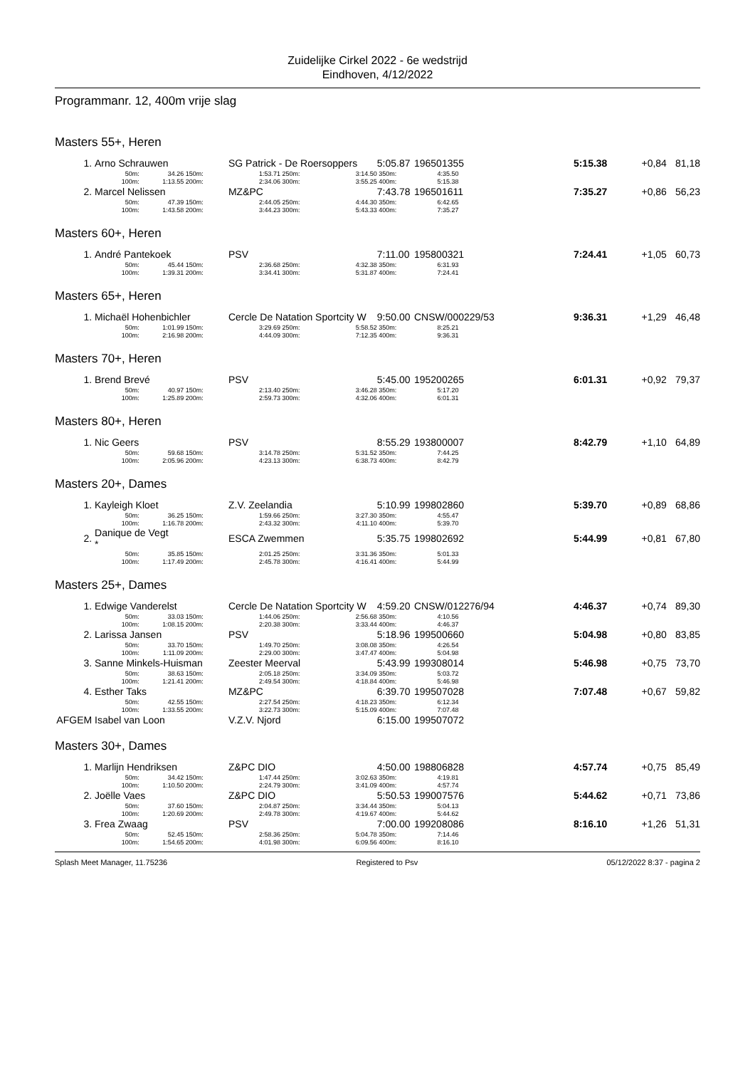Zuidelijke Cirkel 2022 - 6e wedstrijd
Eindhoven, 4/12/2022
Programmanr. 12, 400m vrije slag
| Masters 55+, Heren | | | | | | | | | | | | |
| 1. | Arno Schrauwen | | | SG Patrick - De Roersoppers | | | 5:05.87 | 196501355 | | 5:15.38 | +0,84 | 81,18 |
| | 50m: | 34.26 | 150m: | 1:53.71 | 250m: | 3:14.50 | 350m: | 4:35.50 | | | | |
| | 100m: | 1:13.55 | 200m: | 2:34.06 | 300m: | 3:55.25 | 400m: | 5:15.38 | | | | |
| 2. | Marcel Nelissen | | | MZ&PC | | | 7:43.78 | 196501611 | | 7:35.27 | +0,86 | 56,23 |
| | 50m: | 47.39 | 150m: | 2:44.05 | 250m: | 4:44.30 | 350m: | 6:42.65 | | | | |
| | 100m: | 1:43.58 | 200m: | 3:44.23 | 300m: | 5:43.33 | 400m: | 7:35.27 | | | | |
| Masters 60+, Heren | | | | | | | | | | | | |
| 1. | André Pantekoek | | | PSV | | | 7:11.00 | 195800321 | | 7:24.41 | +1,05 | 60,73 |
| | 50m: | 45.44 | 150m: | 2:36.68 | 250m: | 4:32.38 | 350m: | 6:31.93 | | | | |
| | 100m: | 1:39.31 | 200m: | 3:34.41 | 300m: | 5:31.87 | 400m: | 7:24.41 | | | | |
| Masters 65+, Heren | | | | | | | | | | | | |
| 1. | Michaël Hohenbichler | | | Cercle De Natation Sportcity W | | | 9:50.00 | CNSW/000229/53 | | 9:36.31 | +1,29 | 46,48 |
| | 50m: | 1:01.99 | 150m: | 3:29.69 | 250m: | 5:58.52 | 350m: | 8:25.21 | | | | |
| | 100m: | 2:16.98 | 200m: | 4:44.09 | 300m: | 7:12.35 | 400m: | 9:36.31 | | | | |
| Masters 70+, Heren | | | | | | | | | | | | |
| 1. | Brend Brevé | | | PSV | | | 5:45.00 | 195200265 | | 6:01.31 | +0,92 | 79,37 |
| | 50m: | 40.97 | 150m: | 2:13.40 | 250m: | 3:46.28 | 350m: | 5:17.20 | | | | |
| | 100m: | 1:25.89 | 200m: | 2:59.73 | 300m: | 4:32.06 | 400m: | 6:01.31 | | | | |
| Masters 80+, Heren | | | | | | | | | | | | |
| 1. | Nic Geers | | | PSV | | | 8:55.29 | 193800007 | | 8:42.79 | +1,10 | 64,89 |
| | 50m: | 59.68 | 150m: | 3:14.78 | 250m: | 5:31.52 | 350m: | 7:44.25 | | | | |
| | 100m: | 2:05.96 | 200m: | 4:23.13 | 300m: | 6:38.73 | 400m: | 8:42.79 | | | | |
| Masters 20+, Dames | | | | | | | | | | | | |
| 1. | Kayleigh Kloet | | | Z.V. Zeelandia | | | 5:10.99 | 199802860 | | 5:39.70 | +0,89 | 68,86 |
| | 50m: | 36.25 | 150m: | 1:59.66 | 250m: | 3:27.30 | 350m: | 4:55.47 | | | | |
| | 100m: | 1:16.78 | 200m: | 2:43.32 | 300m: | 4:11.10 | 400m: | 5:39.70 | | | | |
| 2. | Danique de Vegt * | | | ESCA Zwemmen | | | 5:35.75 | 199802692 | | 5:44.99 | +0,81 | 67,80 |
| | 50m: | 35.85 | 150m: | 2:01.25 | 250m: | 3:31.36 | 350m: | 5:01.33 | | | | |
| | 100m: | 1:17.49 | 200m: | 2:45.78 | 300m: | 4:16.41 | 400m: | 5:44.99 | | | | |
| Masters 25+, Dames | | | | | | | | | | | | |
| 1. | Edwige Vanderelst | | | Cercle De Natation Sportcity W | | | 4:59.20 | CNSW/012276/94 | | 4:46.37 | +0,74 | 89,30 |
| | 50m: | 33.03 | 150m: | 1:44.06 | 250m: | 2:56.68 | 350m: | 4:10.56 | | | | |
| | 100m: | 1:08.15 | 200m: | 2:20.38 | 300m: | 3:33.44 | 400m: | 4:46.37 | | | | |
| 2. | Larissa Jansen | | | PSV | | | 5:18.96 | 199500660 | | 5:04.98 | +0,80 | 83,85 |
| | 50m: | 33.70 | 150m: | 1:49.70 | 250m: | 3:08.08 | 350m: | 4:26.54 | | | | |
| | 100m: | 1:11.09 | 200m: | 2:29.00 | 300m: | 3:47.47 | 400m: | 5:04.98 | | | | |
| 3. | Sanne Minkels-Huisman | | | Zeester Meerval | | | 5:43.99 | 199308014 | | 5:46.98 | +0,75 | 73,70 |
| | 50m: | 38.63 | 150m: | 2:05.18 | 250m: | 3:34.09 | 350m: | 5:03.72 | | | | |
| | 100m: | 1:21.41 | 200m: | 2:49.54 | 300m: | 4:18.84 | 400m: | 5:46.98 | | | | |
| 4. | Esther Taks | | | MZ&PC | | | 6:39.70 | 199507028 | | 7:07.48 | +0,67 | 59,82 |
| | 50m: | 42.55 | 150m: | 2:27.54 | 250m: | 4:18.23 | 350m: | 6:12.34 | | | | |
| | 100m: | 1:33.55 | 200m: | 3:22.73 | 300m: | 5:15.09 | 400m: | 7:07.48 | | | | |
| AFGEM | Isabel van Loon | | | V.Z.V. Njord | | | 6:15.00 | 199507072 | | | | |
| Masters 30+, Dames | | | | | | | | | | | | |
| 1. | Marlijn Hendriksen | | | Z&PC DIO | | | 4:50.00 | 198806828 | | 4:57.74 | +0,75 | 85,49 |
| | 50m: | 34.42 | 150m: | 1:47.44 | 250m: | 3:02.63 | 350m: | 4:19.81 | | | | |
| | 100m: | 1:10.50 | 200m: | 2:24.79 | 300m: | 3:41.09 | 400m: | 4:57.74 | | | | |
| 2. | Joëlle Vaes | | | Z&PC DIO | | | 5:50.53 | 199007576 | | 5:44.62 | +0,71 | 73,86 |
| | 50m: | 37.60 | 150m: | 2:04.87 | 250m: | 3:34.44 | 350m: | 5:04.13 | | | | |
| | 100m: | 1:20.69 | 200m: | 2:49.78 | 300m: | 4:19.67 | 400m: | 5:44.62 | | | | |
| 3. | Frea Zwaag | | | PSV | | | 7:00.00 | 199208086 | | 8:16.10 | +1,26 | 51,31 |
| | 50m: | 52.45 | 150m: | 2:58.36 | 250m: | 5:04.78 | 350m: | 7:14.46 | | | | |
| | 100m: | 1:54.65 | 200m: | 4:01.98 | 300m: | 6:09.56 | 400m: | 8:16.10 | | | | |
Splash Meet Manager, 11.75236 Registered to Psv 05/12/2022 8:37 - pagina 2